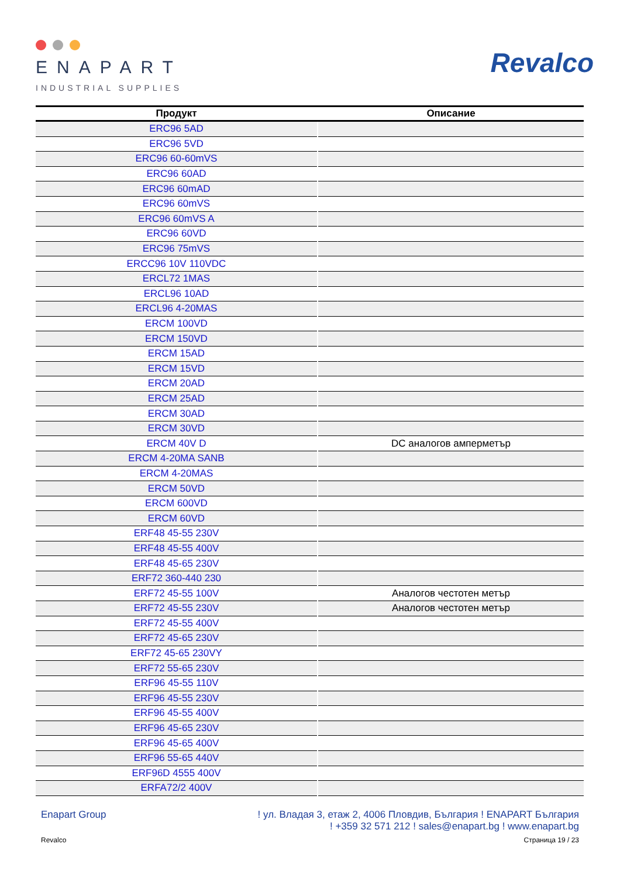ENAPART
INDUSTRIAL SUPPLIES
Revalco
| Продукт | Описание |
| --- | --- |
| ERC96 5AD | |
| ERC96 5VD | |
| ERC96 60-60mVS | |
| ERC96 60AD | |
| ERC96 60mAD | |
| ERC96 60mVS | |
| ERC96 60mVS A | |
| ERC96 60VD | |
| ERC96 75mVS | |
| ERCC96 10V 110VDC | |
| ERCL72 1MAS | |
| ERCL96 10AD | |
| ERCL96 4-20MAS | |
| ERCM 100VD | |
| ERCM 150VD | |
| ERCM 15AD | |
| ERCM 15VD | |
| ERCM 20AD | |
| ERCM 25AD | |
| ERCM 30AD | |
| ERCM 30VD | |
| ERCM 40V D | DC аналогов амперметър |
| ERCM 4-20MA SANB | |
| ERCM 4-20MAS | |
| ERCM 50VD | |
| ERCM 600VD | |
| ERCM 60VD | |
| ERF48 45-55 230V | |
| ERF48 45-55 400V | |
| ERF48 45-65 230V | |
| ERF72 360-440 230 | |
| ERF72 45-55 100V | Аналогов честотен метър |
| ERF72 45-55 230V | Аналогов честотен метър |
| ERF72 45-55 400V | |
| ERF72 45-65 230V | |
| ERF72 45-65 230VY | |
| ERF72 55-65 230V | |
| ERF96 45-55 110V | |
| ERF96 45-55 230V | |
| ERF96 45-55 400V | |
| ERF96 45-65 230V | |
| ERF96 45-65 400V | |
| ERF96 55-65 440V | |
| ERF96D 4555 400V | |
| ERFA72/2 400V | |
Enapart Group ! ул. Владая 3, етаж 2, 4006 Пловдив, България ! ENAPART България
! +359 32 571 212 ! sales@enapart.bg ! www.enapart.bg
Revalco Страница 19 / 23